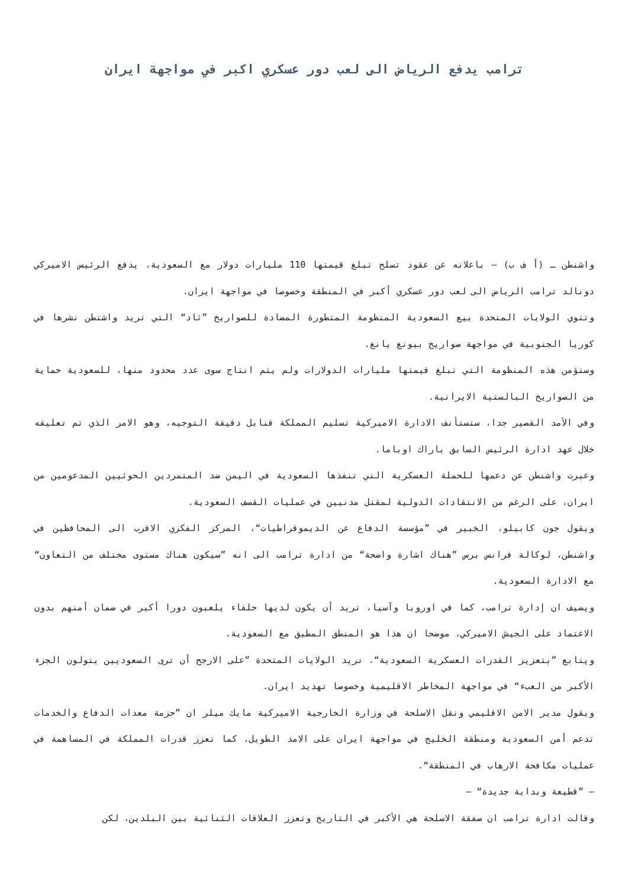ترامب يدفع الرياض الى لعب دور عسكري اكبر في مواجهة ايران
واشنطن ـ (أ ف ب) – باعلانه عن عقود تسلح تبلغ قيمتها 110 مليارات دولار مع السعودية، يدفع الرئيس الاميركي دونالد ترامب الرياض الى لعب دور عسكري أكبر في المنطقة وخصوصا في مواجهة ايران.
وتنوي الولايات المتحدة بيع السعودية المنظومة المتطورة المضادة للصواريخ ”ثاد“ التي تريد واشنطن نشرها في كوريا الجنوبية في مواجهة صواريخ بيونغ يانغ.
وستؤمن هذه المنظومة التي تبلغ قيمتها مليارات الدولارات ولم يتم انتاج سوى عدد محدود منها، للسعودية حماية من الصواريخ البالستية الايرانية.
وفي الأمد القصير جدا، ستستأنف الادارة الاميركية تسليم المملكة قنابل دقيقة التوجيه، وهو الامر الذي تم تعليقه خلال عهد ادارة الرئيس السابق باراك اوباما.
وعبرت واشنطن عن دعمها للحملة العسكرية التي تنفذها السعودية في اليمن ضد المتمردين الحوثيين المدعومين من ايران، على الرغم من الانتقادات الدولية لمقتل مدنيين في عمليات القصف السعودية.
ويقول جون كابيلو، الخبير في ”مؤسسة الدفاع عن الديموقراطيات“، المركز الفكري الاقرب الى المحافظين في واشنطن، لوكالة فرانس برس ”هناك اشارة واضحة“ من ادارة ترامب الى انه ”سيكون هناك مستوى مختلف من التعاون“ مع الادارة السعودية.
ويضيف ان إدارة ترامب، كما في اوروبا وآسيا، تريد أن يكون لديها حلفاء يلعبون دورا أكبر في ضمان أمنهم بدون الاعتماد على الجيش الاميركي، موضحا ان هذا هو المنطق المطبق مع السعودية.
ويتابع ”بتعزيز القدرات العسكرية السعودية“، تريد الولايات المتحدة ”على الارجح أن ترى السعوديين يتولون الجزء الأكبر من العبء“ في مواجهة المخاطر الاقليمية وخصوصا تهديد ايران.
ويقول مدير الامن الاقليمي ونقل الاسلحة في وزارة الخارجية الاميركية مايك ميلر ان ”حزمة معدات الدفاع والخدمات تدعم أمن السعودية ومنطقة الخليج في مواجهة ايران على الامد الطويل، كما تعزز قدرات المملكة في المساهمة في عمليات مكافحة الارهاب في المنطقة“.
– ”قطيعة وبداية جديدة“ –
وقالت ادارة ترامب ان صفقة الاسلحة هي الأكبر في التاريخ وتعزز العلاقات الثنائية بين البلدين، لكن